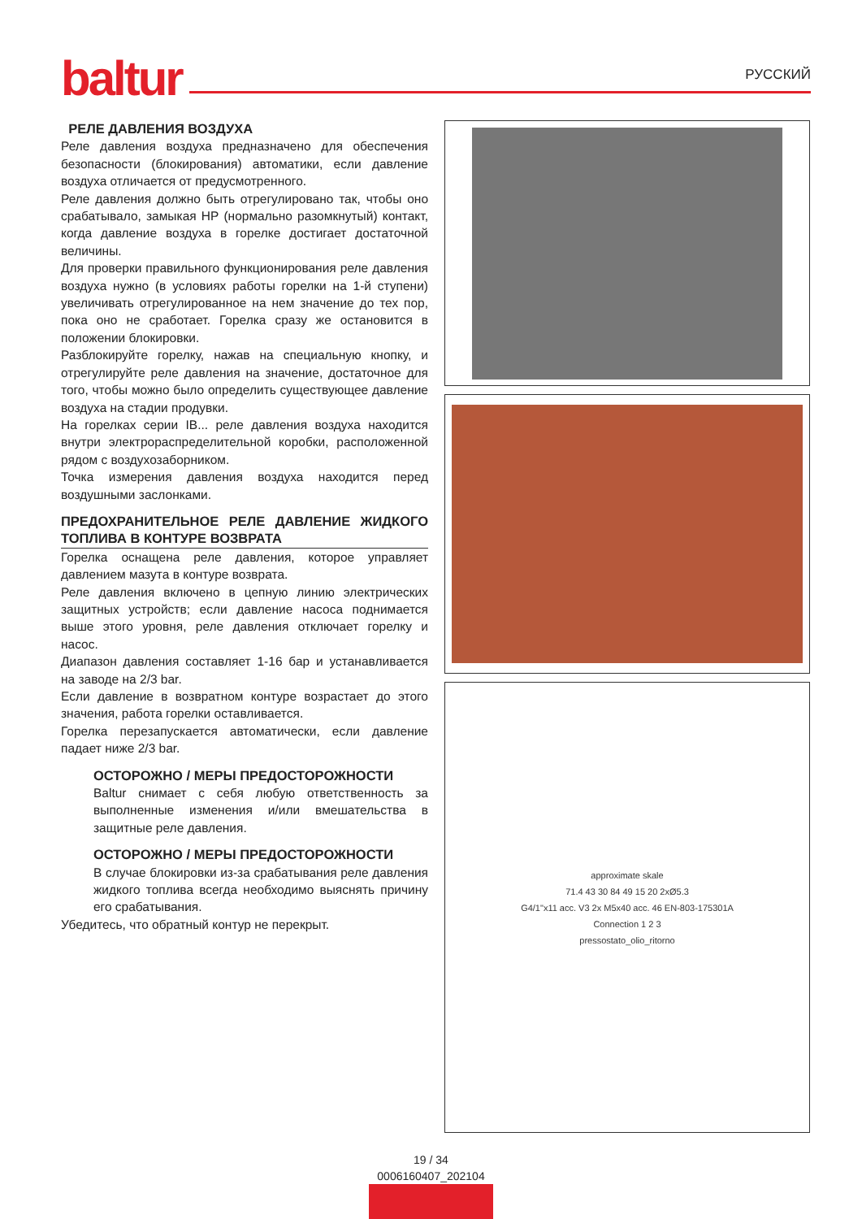baltur РУССКИЙ
РЕЛЕ ДАВЛЕНИЯ ВОЗДУХА
Реле давления воздуха предназначено для обеспечения безопасности (блокирования) автоматики, если давление воздуха отличается от предусмотренного.
Реле давления должно быть отрегулировано так, чтобы оно срабатывало, замыкая НР (нормально разомкнутый) контакт, когда давление воздуха в горелке достигает достаточной величины.
Для проверки правильного функционирования реле давления воздуха нужно (в условиях работы горелки на 1-й ступени) увеличивать отрегулированное на нем значение до тех пор, пока оно не сработает. Горелка сразу же остановится в положении блокировки.
Разблокируйте горелку, нажав на специальную кнопку, и отрегулируйте реле давления на значение, достаточное для того, чтобы можно было определить существующее давление воздуха на стадии продувки.
На горелках серии IB... реле давления воздуха находится внутри электрораспределительной коробки, расположенной рядом с воздухозаборником.
Точка измерения давления воздуха находится перед воздушными заслонками.
ПРЕДОХРАНИТЕЛЬНОЕ РЕЛЕ ДАВЛЕНИЕ ЖИДКОГО ТОПЛИВА В КОНТУРЕ ВОЗВРАТА
Горелка оснащена реле давления, которое управляет давлением мазута в контуре возврата.
Реле давления включено в цепную линию электрических защитных устройств; если давление насоса поднимается выше этого уровня, реле давления отключает горелку и насос.
Диапазон давления составляет 1-16 бар и устанавливается на заводе на 2/3 bar.
Если давление в возвратном контуре возрастает до этого значения, работа горелки оставливается.
Горелка перезапускается автоматически, если давление падает ниже 2/3 bar.
ОСТОРОЖНО / МЕРЫ ПРЕДОСТОРОЖНОСТИ
Baltur снимает с себя любую ответственность за выполненные изменения и/или вмешательства в защитные реле давления.
ОСТОРОЖНО / МЕРЫ ПРЕДОСТОРОЖНОСТИ
В случае блокировки из-за срабатывания реле давления жидкого топлива всегда необходимо выяснять причину его срабатывания.
Убедитесь, что обратный контур не перекрыт.
approximate skale
71.4 43 30 84 49 15 20 2xØ5.3
G4/1"x11 acc. V3 2x M5x40 acc. 46 EN-803-175301A
Connection 1 2 3
pressostato_olio_ritorno
19 / 34
0006160407_202104